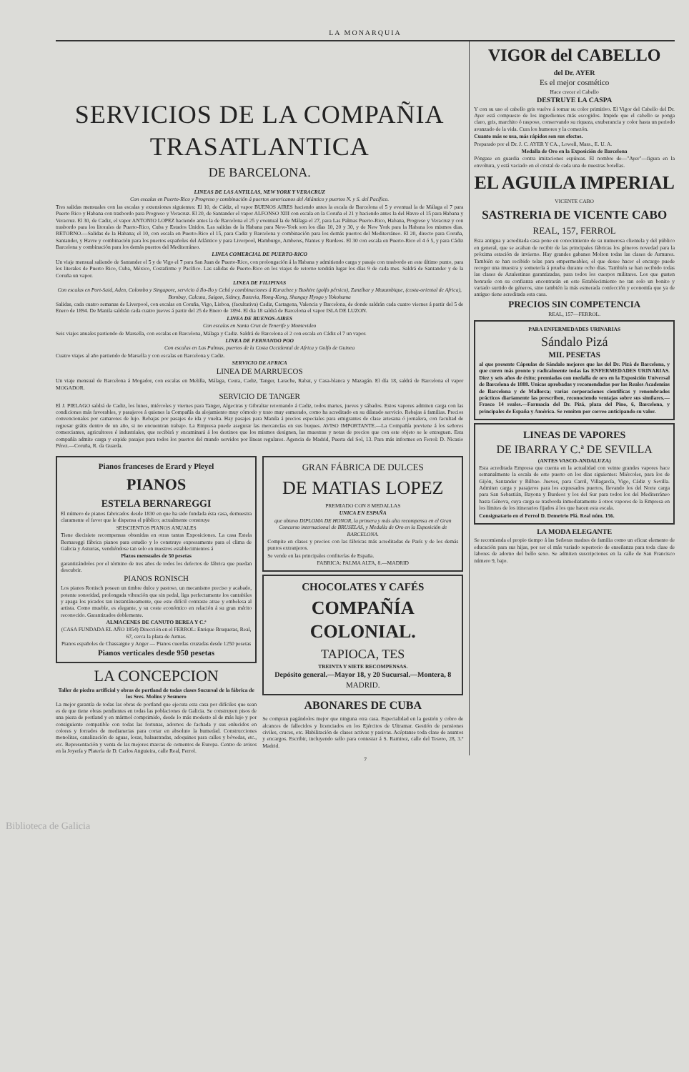LA MONARQUIA
SERVICIOS DE LA COMPAÑIA TRASATLANTICA
DE BARCELONA.
LINEAS DE LAS ANTILLAS, NEW YORK Y VERACRUZ
Con escalas en Puerto-Rico y Progreso y combinación á puertos americanos del Atlántico y puertos N. y S. del Pacífico.
Tres salidas mensuales con las escalas y extensiones siguientes: El 10, de Cádiz, el vapor BUENOS AIRES haciendo antes la escala de Barcelona el 5 y eventual la de Málaga el 7 para Puerto Rico y Habana con trasbordo para Progreso y Veracruz. El 20, de Santander el vapor ALFONSO XIII con escala en la Coruña el 21 y haciendo antes la del Havre el 15 para Habana y Veracruz. El 30, de Cadiz, el vapor ANTONIO LOPEZ haciendo antes la de Barcelona el 25 y eventual la de Málaga el 27, para Las Palmas Puerto-Rico, Habana, Progreso y Veracruz y con trasbordo para los litorales de Puerto-Rico, Cuba y Estados Unidos. Las salidas de la Habana para New-York son los días 10, 20 y 30, y de New York para la Habana los mismos dias. RETORNO.—Salidas de la Habana; el 10, con escala en Puerto-Rico el 15, para Cadiz y Barcelona y combinación para los demás puertos del Mediterráneo. El 20, directo para Coruña, Santander, y Havre y combinación para los puertos españoles del Atlántico y para Liverpool, Hamburgo, Amberes, Nantes y Burdeos. El 30 con escala en Puerto-Rico el 4 ó 5, y para Cádiz Barcelona y combinación para los demás puertos del Mediterráneo.
LINEA COMERCIAL DE PUERTO-RICO
Un viaje mensual saliendo de Santander el 5 y de Vigo el 7 para San Juan de Puerto-Rico, con prolongación á la Habana y admitiendo carga y pasaje con trasbordo en este último punto, para los literales de Puerto Rico, Cuba, México, Costafirme y Pacífico. Las salidas de Puerto-Rico en los viajes de retorno tendrán lugar los días 9 de cada mes. Saldrá de Santander y de la Coruña un vapor.
LINEA DE FILIPINAS
Con escalas en Port-Said, Aden, Colombo y Singapore, servicio á Ilo-Ilo y Cebú y combinaciones á Kurachee y Bushire (golfo pérsico), Zanzíbar y Mozambique, (costa-oriental de Africa), Bombay, Calcuta, Saigon, Sidney, Batavia, Hong-Kong, Shangay Hyogo y Yokohama
Salidas, cada cuatro semanas de Liverpool, con escalas en Coruña, Vigo, Lisboa, (facultativa) Cadiz, Cartagena, Valencia y Barcelona, de donde saldrán cada cuatro viernes á partir del 5 de Enero de 1894. De Manila saldrán cada cuatro jueves á partir del 25 de Enero de 1894. El dia 18 saldrá de Barcelona el vapor ISLA DE LUZON.
LINEA DE BUENOS-AIRES
Con escalas en Santa Cruz de Tenerife y Montevideo
Seis viajes anuales partiendo de Marsella, con escalas en Barcelona, Málaga y Cadiz. Saldrá de Barcelona el 2 con escala en Cádiz el 7 un vapor.
LINEA DE FERNANDO POO
Con escalas en Las Palmas, puertos de la Costa Occidental de Africa y Golfo de Guinea
Cuatro viajes al año partiendo de Marsella y con escalas en Barcelona y Cadiz.
SERVICIO DE AFRICA
LINEA DE MARRUECOS
Un viaje mensual de Barcelona á Mogador, con escalas en Melilla, Málaga, Ceuta, Cadiz, Tanger, Larache, Rabat, y Casa-blanca y Mazagán. El día 18, saldrá de Barcelona el vapor MOGADOR.
SERVICIO DE TANGER
El J. PIELAGO saldrá de Cadiz, los lunes, miércoles y viernes para Tanger, Algeciras y Gibraltar retornando á Cadiz, todos martes, jueves y sábados. Estos vapores admiten carga con las condiciones más favorables, y pasajeros á quienes la Compañía da alojamiento muy cómodo y trato muy esmerado, como ha acreditado en su dilatado servicio. Rebajas á familias. Precios convencionales por camarotes de lujo. Rebajas por pasajes de ida y vuelta. Hay pasajes para Manila á precios especiales para emigrantes de clase artesana ó jornalera, con facultad de regresar grátis dentro de un año, si no encuentran trabajo. La Empresa puede asegurar las mercancías en sus buques. AVISO IMPORTANTE.—La Compañía previene á los señores comerciantes, agricultores é industriales, que recibirá y encaminará á los destinos que los mismos designen, las muestras y notas de precios que con este objeto se le entreguen. Esta compañía admite carga y expide pasajes para todos los puertos del mundo servidos por líneas regulares. Agencia de Madrid, Puerta del Sol, 13. Para más informes en Ferrol: D. Nicasio Pérez.—Coruña, R. da Guarda.
Pianos franceses de Erard y Pleyel
PIANOS
ESTELA BERNAREGGI
El número de pianos fabricados desde 1830 en que ha sido fundada ésta casa, demuestra claramente el favor que le dispensa el público; actualmente construye
SEISCIENTOS PIANOS ANUALES
Tiene diecisiete recompensas obtenidas en otras tantas Exposiciones. La casa Estela Bernareggi fábrica pianos para estudio y lo construye expresamente para el clima de Galicia y Asturias, vendiéndose tan solo en nuestros establecimientos á
Plazos mensuales de 50 pesetas
garantizándolos por el término de tres años de todos los defectos de fábrica que puedan descubrir.
PIANOS RONISCH
Los pianos Ronisch poseen un timbre dulce y pastoso, un mecanismo preciso y acabado, potente sonoridad, prolongada vibración que sin pedal, liga perfectamente los cantabiles y apaga los picados tan instantáneamente, que este difícil contraste atrae y embelesa al artista. Como mueble, es elegante, y su coste económico en relación á su gran mérito reconocido. Garantizados doblemente.
ALMACENES DE CANUTO BEREA Y C.ª
(CASA FUNDADA EL AÑO 1854) Dirección en el FERROL: Enrique Bruquetas, Real, 67, cerca la plaza de Armas.
Pianos españoles de Chassaigne y Anger — Pianos cuerdas cruzadas desde 1250 pesetas
Pianos verticales desde 950 pesetas
LA CONCEPCION
Taller de piedra artificial y obras de portland de todas clases Sucursal de la fábrica de los Sres. Molins y Sesmero
La mejor garantía de todas las obras de portland que ejecuta esta casa por difíciles que sean es de que tiene obras pendientes en todas las poblaciones de Galicia. Se construyen pisos de una pieza de portland y en mármol comprimido, desde lo más modesto al de más lujo y por consiguiente compatible con todas las fortunas, adornos de fachada y sus enlucidos en colores y forrados de medianerias para cortar en absoluto la humedad. Construcciones monolitas, canalización de aguas, losas, balaustradas, adoquines para calles y bóvedas, etc., etc. Representación y venta de las mejores marcas de cementos de Europa. Centro de avisos en la Joyería y Platería de D. Carlos Anguieira, calle Real, Ferrol.
GRAN FÁBRICA DE DULCES
DE MATIAS LOPEZ
PREMIADO CON 8 MEDALLAS
UNICA EN ESPAÑA
que obtuvo DIPLOMA DE HONOR, la primera y más alta recompensa en el Gran Concurso internacional de BRUSELAS, y Medalla de Oro en la Exposición de BARCELONA.
Compite en clases y precios con las fábricas más acreditadas de París y de los demás puntos extranjeros.
Se vende en las principales confiterías de España.
FABRICA: PALMA ALTA, 8.—MADRID
CHOCOLATES Y CAFÉS
COMPAÑÍA COLONIAL.
TAPIOCA, TES
TREINTA Y SIETE RECOMPENSAS.
Depósito general.—Mayor 18, y 20 Sucursal.—Montera, 8
MADRID.
ABONARES DE CUBA
Se compran pagándolos mejor que ninguna otra casa. Especialidad en la gestión y cobro de alcances de fallecidos y licenciados en los Ejércitos de Ultramar. Gestión de pensiones civiles, cruces, etc. Habilitación de clases activas y pasivas. Acéptanse toda clase de asuntos y encargos. Escribir, incluyendo sello para contestar á S. Ramirez, calle del Tesoro, 28, 3.º Madrid.
VIGOR del CABELLO
del Dr. AYER
Es el mejor cosmético
Hace crecer el Cabello
DESTRUYE LA CASPA
Y con su uso el cabello gris vuelve á tomar su color primitivo. El Vigor del Cabello del Dr. Ayer está compuesto de los ingredientes más escogidos. Impide que el cabello se ponga claro, gris, marchito ó rasposo, conservando su riqueza, exuberancia y color hasta un periodo avanzado de la vida. Cura los humores y la comezón.
Cuanto más se usa, más rápidos son sus efectos.
Preparado por el Dr. J. C. AYER Y CA., Lowell, Mass., E. U. A.
Medalla de Oro en la Exposición de Barcelona
Póngase en guardia contra imitaciones espúreas. El nombre de—"Ayer"—figura en la envoltura, y está vaciado en el cristal de cada una de nuestras botellas.
EL AGUILA IMPERIAL
VICENTE CABO
SASTRERIA DE VICENTE CABO
REAL, 157, FERROL
Esta antigua y acreditada casa pone en conocimiento de su numerosa clientela y del público en general, que se acaban de recibir de las principales fábricas los géneros novedad para la próxima estación de invierno. Hay grandes gabanes Molton todas las clases de Armures. También se han recibido telas para empermeables, el que desee hacer el encargo puede recoger una muestra y someterla á prueba durante ocho dias. También se han recibido todas las clases de Azulestinas garantizadas, para todos los cuerpos militares. Los que gusten honrarle con su confianza encontrarán en este Establecimiento no tan solo un bonito y variado surtido de géneros, sino también la más esmerada confección y economía que ya de antiguo tiene acreditada esta casa.
PRECIOS SIN COMPETENCIA
REAL, 157—FERROL.
PARA ENFERMEDADES URINARIAS
Sándalo Pizá
MIL PESETAS
al que presente Cápsulas de Sándalo mejores que las del Dr. Pizá de Barcelona, y que curen más pronto y radicalmente todas las ENFERMEDADES URINARIAS. Diez y seis años de éxito; premiadas con medalla de oro en la Exposición Universal de Barcelona de 1888. Unicas aprobadas y recomendadas por las Reales Academias de Barcelona y de Mallorca; varias corporaciones científicas y renombrados prácticos diariamente las prescriben, reconociendo ventajas sobre sus similares.—Frasco 14 reales.—Farmacia del Dr. Pizá, plaza del Pino, 6, Barcelona, y principales de España y América. Se remiten por correo anticipando su valor.
LINEAS DE VAPORES
DE IBARRA Y C.ª DE SEVILLA
(ANTES VASCO-ANDALUZA)
Esta acreditada Empresa que cuenta en la actualidad con veinte grandes vapores hace semanalmente la escala de este puerto en los dias siguientes: Miércoles, para los de Gijón, Santander y Bilbao. Jueves, para Carril, Villagarcía, Vigo, Cádiz y Sevilla. Admiten carga y pasajeros para los expresados puertos, llevando los del Norte carga para San Sebastián, Bayona y Burdeos y los del Sur para todos los del Mediterráneo hasta Génova, cuya carga se trasborda inmediatamente á otros vapores de la Empresa en los límites de los itinerarios fijados á los que hacen esta escala.
Consignatario en el Ferrol D. Demetrio Plá. Real núm. 156.
LA MODA ELEGANTE
Se recomienda el propio tiempo á las Señoras madres de familia como un eficaz elemento de educación para sus hijas, por ser el más variado repertorio de enseñanza para toda clase de labores de adorno del bello sexo. Se admiten suscripciones en la calle de San Francisco número 9, bajo.
7
Biblioteca de Galicia